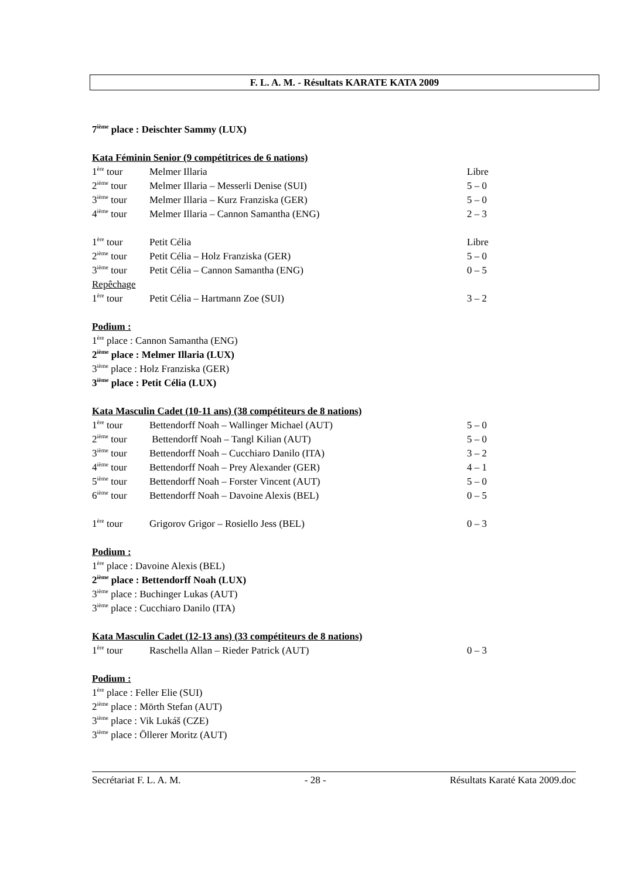F. L. A. M. - Résultats KARATE KATA 2009
7<sup>ième</sup> place : Deischter Sammy (LUX)
Kata Féminin Senior (9 compétitrices de 6 nations)
1<sup>ère</sup> tour Melmer Illaria Libre
2<sup>ième</sup> tour Melmer Illaria – Messerli Denise (SUI) 5 – 0
3<sup>ième</sup> tour Melmer Illaria – Kurz Franziska (GER) 5 – 0
4<sup>ième</sup> tour Melmer Illaria – Cannon Samantha (ENG) 2 – 3
1<sup>ère</sup> tour Petit Célia Libre
2<sup>ième</sup> tour Petit Célia – Holz Franziska (GER) 5 – 0
3<sup>ième</sup> tour Petit Célia – Cannon Samantha (ENG) 0 – 5
Repêchage
1<sup>ère</sup> tour Petit Célia – Hartmann Zoe (SUI) 3 – 2
Podium :
1<sup>ère</sup> place : Cannon Samantha (ENG)
2<sup>ième</sup> place : Melmer Illaria (LUX)
3<sup>ième</sup> place : Holz Franziska (GER)
3<sup>ième</sup> place : Petit Célia (LUX)
Kata Masculin Cadet (10-11 ans) (38 compétiteurs de 8 nations)
1<sup>ère</sup> tour Bettendorff Noah – Wallinger Michael (AUT) 5 – 0
2<sup>ième</sup> tour Bettendorff Noah – Tangl Kilian (AUT) 5 – 0
3<sup>ième</sup> tour Bettendorff Noah – Cucchiaro Danilo (ITA) 3 – 2
4<sup>ième</sup> tour Bettendorff Noah – Prey Alexander (GER) 4 – 1
5<sup>ième</sup> tour Bettendorff Noah – Forster Vincent (AUT) 5 – 0
6<sup>ième</sup> tour Bettendorff Noah – Davoine Alexis (BEL) 0 – 5
1<sup>ère</sup> tour Grigorov Grigor – Rosiello Jess (BEL) 0 – 3
Podium :
1<sup>ère</sup> place : Davoine Alexis (BEL)
2<sup>ième</sup> place : Bettendorff Noah (LUX)
3<sup>ième</sup> place : Buchinger Lukas (AUT)
3<sup>ième</sup> place : Cucchiaro Danilo (ITA)
Kata Masculin Cadet (12-13 ans) (33 compétiteurs de 8 nations)
1<sup>ère</sup> tour Raschella Allan – Rieder Patrick (AUT) 0 – 3
Podium :
1<sup>ère</sup> place : Feller Elie (SUI)
2<sup>ième</sup> place : Mörth Stefan (AUT)
3<sup>ième</sup> place : Vik Lukáš (CZE)
3<sup>ième</sup> place : Öllerer Moritz (AUT)
Secrétariat F. L. A. M. - 28 - Résultats Karaté Kata 2009.doc